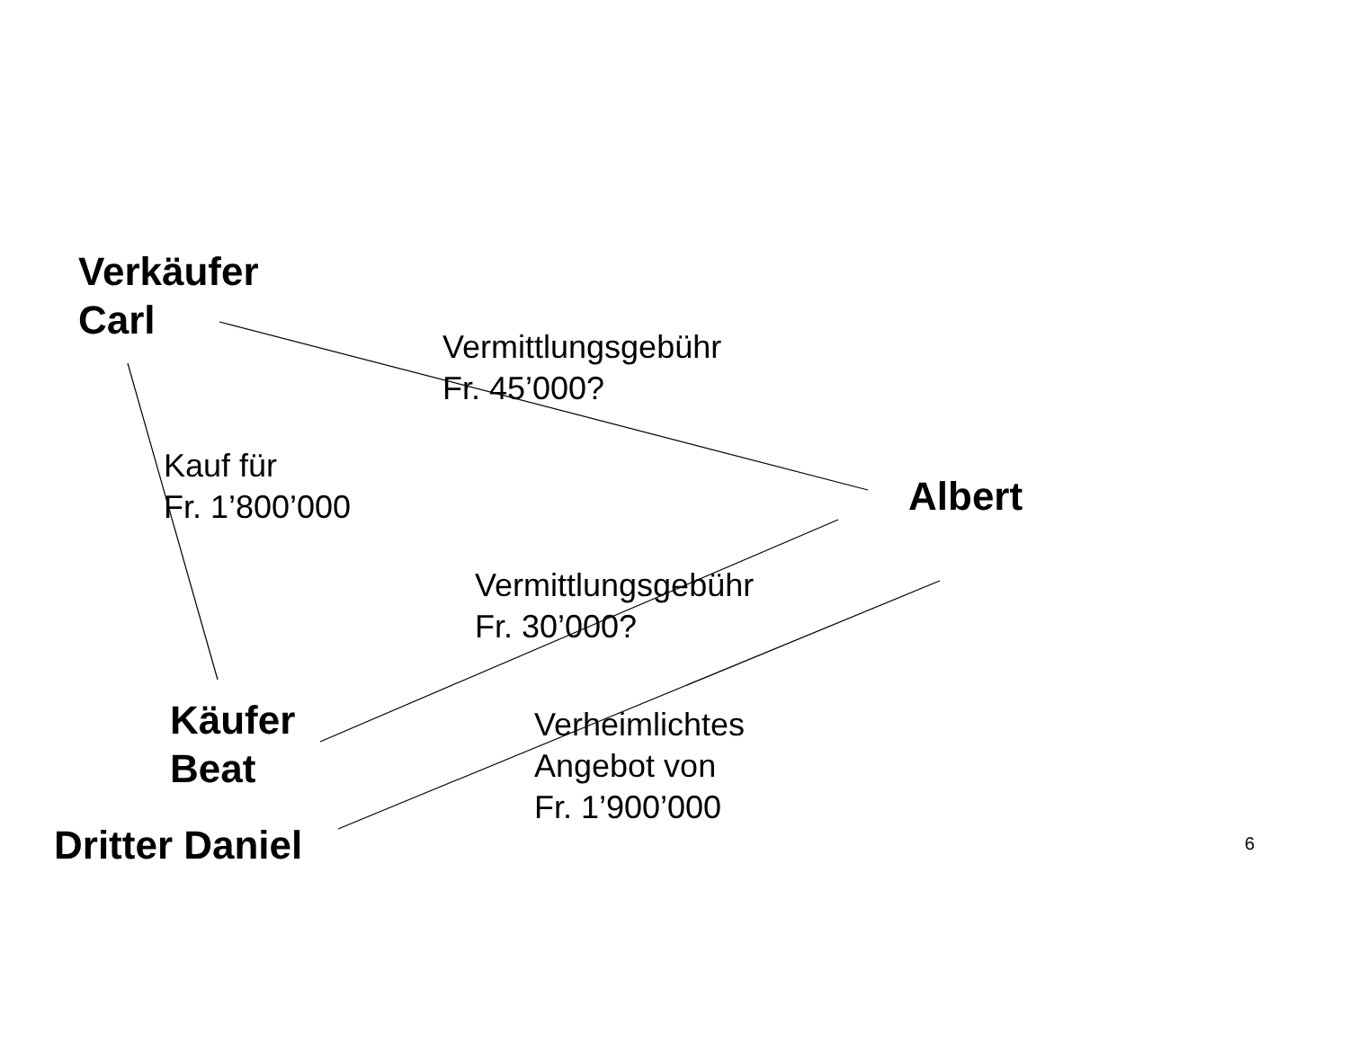Verkäufer
Carl
Vermittlungsgebühr
Fr. 45’000?
Kauf für
Fr. 1’800’000
Albert
Vermittlungsgebühr
Fr. 30’000?
Käufer
Beat
Verheimlichtes
Angebot von
Fr. 1’900’000
Dritter Daniel 6